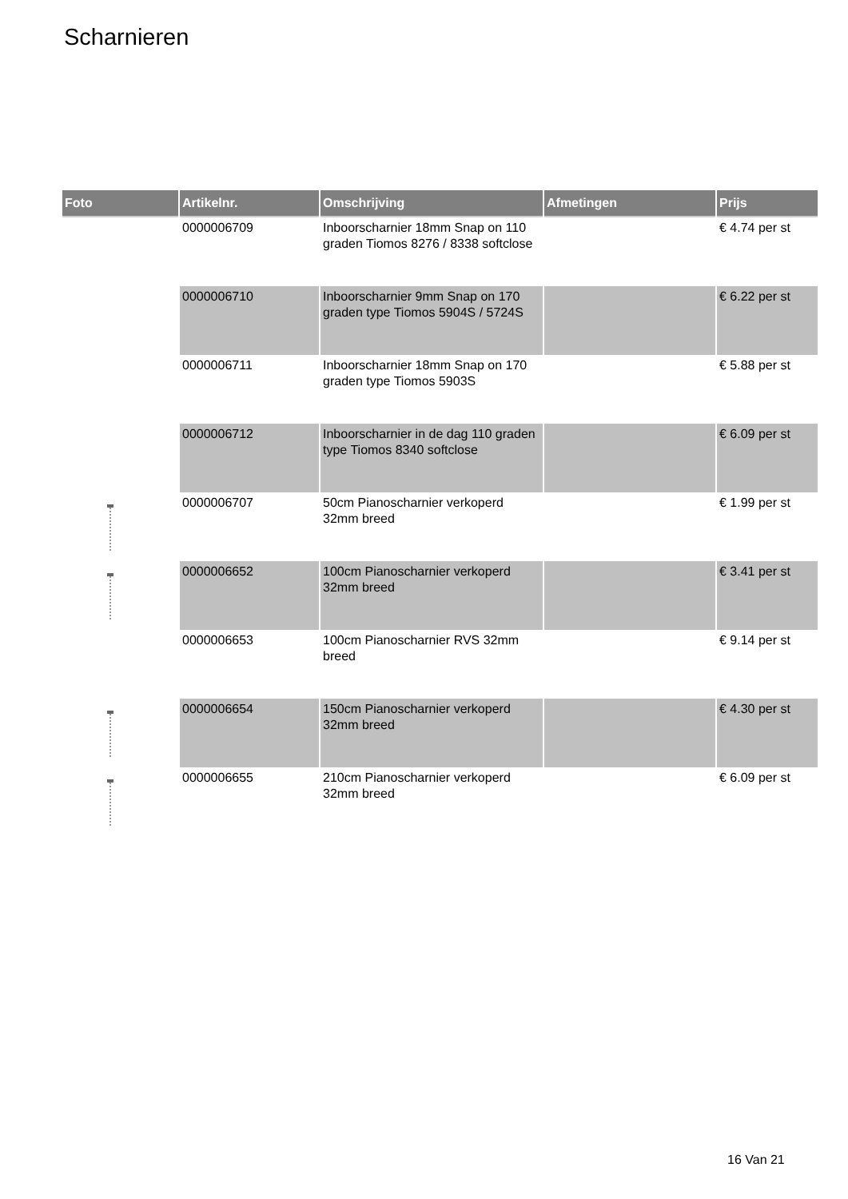Scharnieren
| Foto | Artikelnr. | Omschrijving | Afmetingen | Prijs |
| --- | --- | --- | --- | --- |
| | 0000006709 | Inboorscharnier 18mm Snap on 110 graden Tiomos 8276 / 8338 softclose | | € 4.74 per st |
| | 0000006710 | Inboorscharnier 9mm Snap on 170 graden type Tiomos 5904S / 5724S | | € 6.22 per st |
| | 0000006711 | Inboorscharnier 18mm Snap on 170 graden type Tiomos 5903S | | € 5.88 per st |
| | 0000006712 | Inboorscharnier in de dag 110 graden type Tiomos 8340 softclose | | € 6.09 per st |
| | 0000006707 | 50cm Pianoscharnier verkoperd 32mm breed | | € 1.99 per st |
| | 0000006652 | 100cm Pianoscharnier verkoperd 32mm breed | | € 3.41 per st |
| | 0000006653 | 100cm Pianoscharnier RVS 32mm breed | | € 9.14 per st |
| | 0000006654 | 150cm Pianoscharnier verkoperd 32mm breed | | € 4.30 per st |
| | 0000006655 | 210cm Pianoscharnier verkoperd 32mm breed | | € 6.09 per st |
16 Van 21